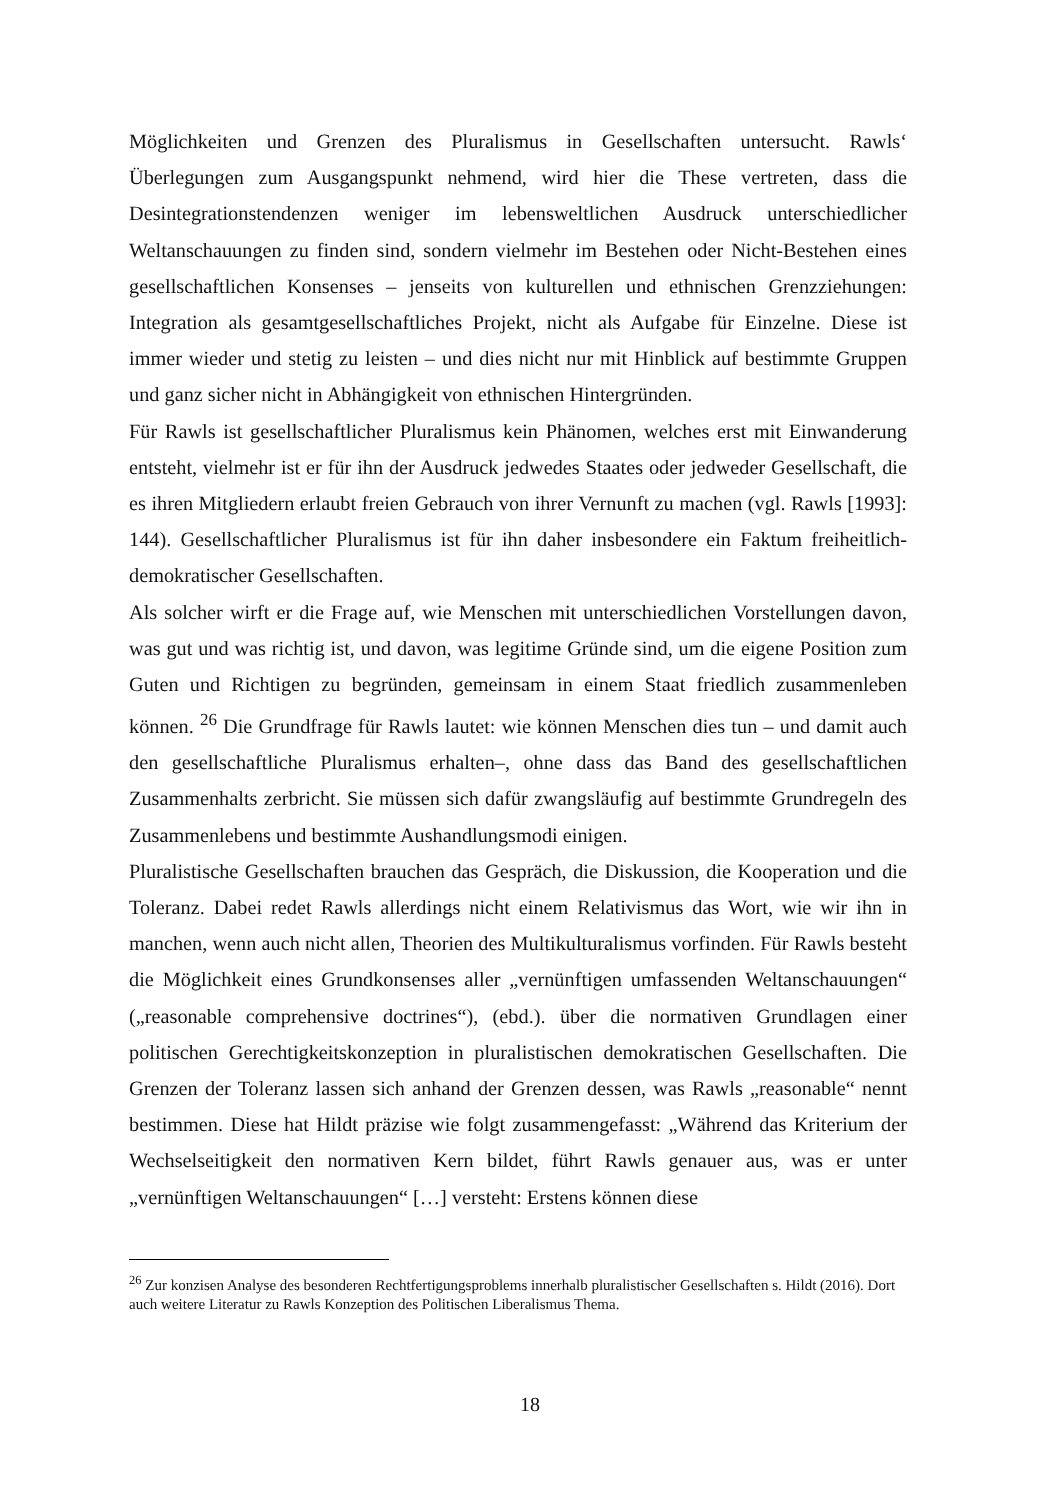Möglichkeiten und Grenzen des Pluralismus in Gesellschaften untersucht. Rawls‘ Überle­gungen zum Ausgangspunkt nehmend, wird hier die These vertreten, dass die Desintegra­tionstendenzen weniger im lebensweltlichen Ausdruck unterschiedlicher Weltanschauun­gen zu finden sind, sondern vielmehr im Bestehen oder Nicht-Bestehen eines gesellschaft­lichen Konsenses – jenseits von kulturellen und ethnischen Grenzziehungen: Integration als gesamtgesellschaftliches Projekt, nicht als Aufgabe für Einzelne. Diese ist immer wie­der und stetig zu leisten – und dies nicht nur mit Hinblick auf bestimmte Gruppen und ganz sicher nicht in Abhängigkeit von ethnischen Hintergründen.
Für Rawls ist gesellschaftlicher Pluralismus kein Phänomen, welches erst mit Einwande­rung entsteht, vielmehr ist er für ihn der Ausdruck jedwedes Staates oder jedweder Gesell­schaft, die es ihren Mitgliedern erlaubt freien Gebrauch von ihrer Vernunft zu machen (vgl. Rawls [1993]: 144). Gesellschaftlicher Pluralismus ist für ihn daher insbesondere ein Fak­tum freiheitlich-demokratischer Gesellschaften.
Als solcher wirft er die Frage auf, wie Menschen mit unterschiedlichen Vorstellungen da­von, was gut und was richtig ist, und davon, was legitime Gründe sind, um die eigene Po­sition zum Guten und Richtigen zu begründen, gemeinsam in einem Staat friedlich zusam­menleben können. <sup>26</sup> Die Grundfrage für Rawls lautet: wie können Menschen dies tun – und damit auch den gesellschaftliche Pluralismus erhalten–, ohne dass das Band des ge­sellschaftlichen Zusammenhalts zerbricht. Sie müssen sich dafür zwangsläufig auf be­stimmte Grundregeln des Zusammenlebens und bestimmte Aushandlungsmodi einigen.
Pluralistische Gesellschaften brauchen das Gespräch, die Diskussion, die Kooperation und die Toleranz. Dabei redet Rawls allerdings nicht einem Relativismus das Wort, wie wir ihn in manchen, wenn auch nicht allen, Theorien des Multikulturalismus vorfinden. Für Rawls besteht die Möglichkeit eines Grundkonsenses aller „vernünftigen umfassenden Weltan­schauungen“ („reasonable comprehensive doctrines“), (ebd.). über die normativen Grund­lagen einer politischen Gerechtigkeitskonzeption in pluralistischen demokratischen Gesell­schaften. Die Grenzen der Toleranz lassen sich anhand der Grenzen dessen, was Rawls „reasonable“ nennt bestimmen. Diese hat Hildt präzise wie folgt zusammengefasst: „Wäh­rend das Kriterium der Wechselseitigkeit den normativen Kern bildet, führt Rawls genauer aus, was er unter „vernünftigen Weltanschauungen“ […] versteht: Erstens können diese
<sup>26</sup> Zur konzisen Analyse des besonderen Rechtfertigungsproblems innerhalb pluralistischer Gesellschaften s. Hildt (2016). Dort auch weitere Literatur zu Rawls Konzeption des Politischen Liberalismus Thema.
18